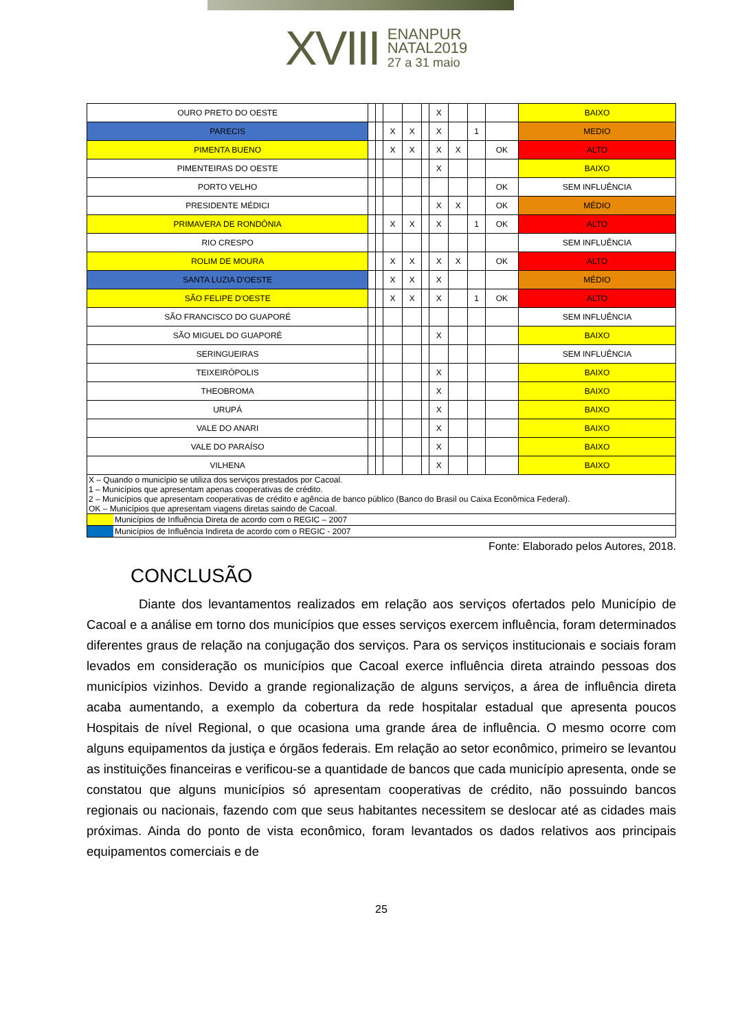XVIII
ENANPUR
NATAL2019
27 a 31 maio
| OURO PRETO DO OESTE | | | | | | X | | | | BAIXO |
| PARECIS | | | X | X | | X | | 1 | | MEDIO |
| PIMENTA BUENO | | | X | X | | X | X | | OK | ALTO |
| PIMENTEIRAS DO OESTE | | | | | | X | | | | BAIXO |
| PORTO VELHO | | | | | | | | | OK | SEM INFLUÊNCIA |
| PRESIDENTE MÉDICI | | | | | | X | X | | OK | MÉDIO |
| PRIMAVERA DE RONDÔNIA | | | X | X | | X | | 1 | OK | ALTO |
| RIO CRESPO | | | | | | | | | | SEM INFLUÊNCIA |
| ROLIM DE MOURA | | | X | X | | X | X | | OK | ALTO |
| SANTA LUZIA D'OESTE | | | X | X | | X | | | | MÉDIO |
| SÃO FELIPE D'OESTE | | | X | X | | X | | 1 | OK | ALTO |
| SÃO FRANCISCO DO GUAPORÉ | | | | | | | | | | SEM INFLUÊNCIA |
| SÃO MIGUEL DO GUAPORÉ | | | | | | X | | | | BAIXO |
| SERINGUEIRAS | | | | | | | | | | SEM INFLUÊNCIA |
| TEIXEIRÓPOLIS | | | | | | X | | | | BAIXO |
| THEOBROMA | | | | | | X | | | | BAIXO |
| URUPÁ | | | | | | X | | | | BAIXO |
| VALE DO ANARI | | | | | | X | | | | BAIXO |
| VALE DO PARAÍSO | | | | | | X | | | | BAIXO |
| VILHENA | | | | | | X | | | | BAIXO |
| X – Quando o município se utiliza dos serviços prestados por Cacoal. 1 – Municípios que apresentam apenas cooperativas de crédito. 2 – Municípios que apresentam cooperativas de crédito e agência de banco público (Banco do Brasil ou Caixa Econômica Federal). OK – Municípios que apresentam viagens diretas saindo de Cacoal. | |
| | Municípios de Influência Direta de acordo com o REGIC – 2007 |
| | Municípios de Influência Indireta de acordo com o REGIC - 2007 |
Fonte: Elaborado pelos Autores, 2018.
CONCLUSÃO
Diante dos levantamentos realizados em relação aos serviços ofertados pelo Município de Cacoal e a análise em torno dos municípios que esses serviços exercem influência, foram determinados diferentes graus de relação na conjugação dos serviços. Para os serviços institucionais e sociais foram levados em consideração os municípios que Cacoal exerce influência direta atraindo pessoas dos municípios vizinhos. Devido a grande regionalização de alguns serviços, a área de influência direta acaba aumentando, a exemplo da cobertura da rede hospitalar estadual que apresenta poucos Hospitais de nível Regional, o que ocasiona uma grande área de influência. O mesmo ocorre com alguns equipamentos da justiça e órgãos federais. Em relação ao setor econômico, primeiro se levantou as instituições financeiras e verificou-se a quantidade de bancos que cada município apresenta, onde se constatou que alguns municípios só apresentam cooperativas de crédito, não possuindo bancos regionais ou nacionais, fazendo com que seus habitantes necessitem se deslocar até as cidades mais próximas. Ainda do ponto de vista econômico, foram levantados os dados relativos aos principais equipamentos comerciais e de
25